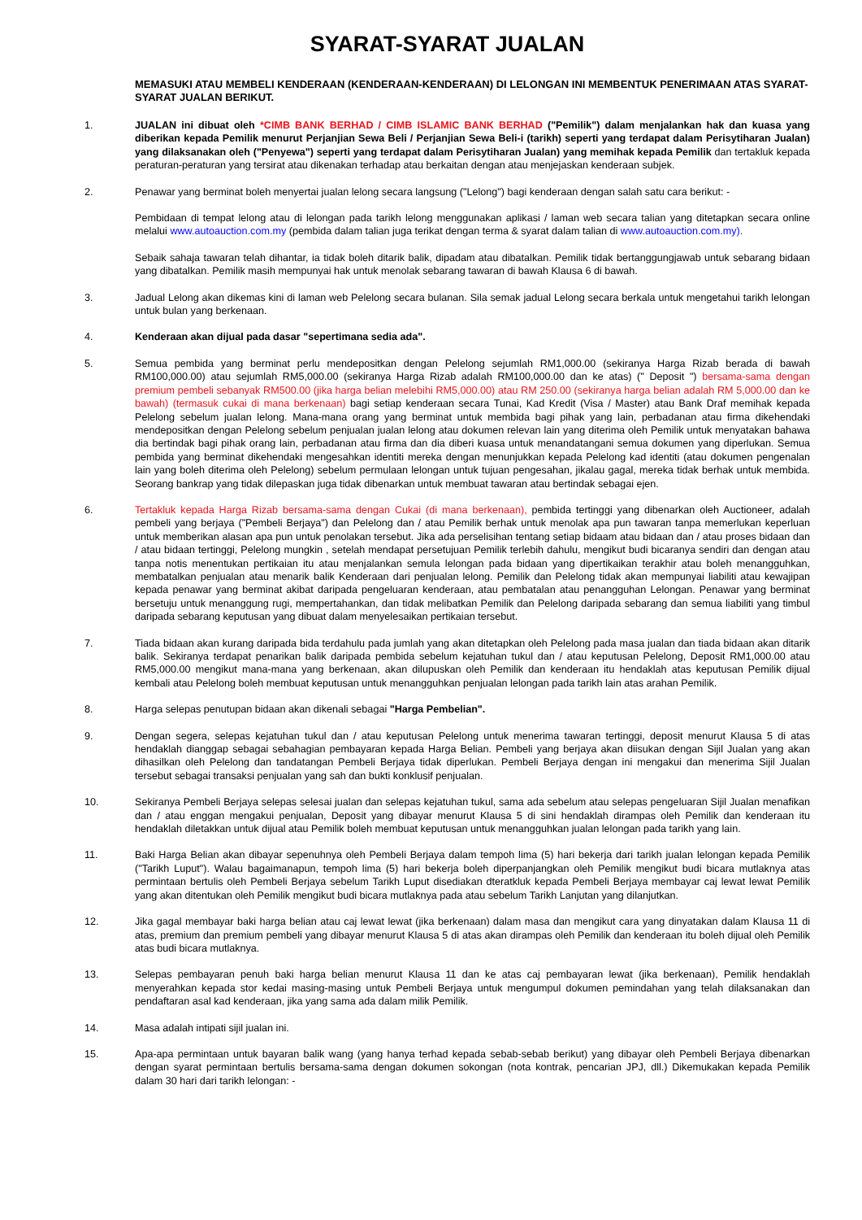SYARAT-SYARAT JUALAN
MEMASUKI ATAU MEMBELI KENDERAAN (KENDERAAN-KENDERAAN) DI LELONGAN INI MEMBENTUK PENERIMAAN ATAS SYARAT-SYARAT JUALAN BERIKUT.
1. JUALAN ini dibuat oleh *CIMB BANK BERHAD / CIMB ISLAMIC BANK BERHAD ("Pemilik") dalam menjalankan hak dan kuasa yang diberikan kepada Pemilik menurut Perjanjian Sewa Beli / Perjanjian Sewa Beli-i (tarikh) seperti yang terdapat dalam Perisytiharan Jualan) yang dilaksanakan oleh ("Penyewa") seperti yang terdapat dalam Perisytiharan Jualan) yang memihak kepada Pemilik dan tertakluk kepada peraturan-peraturan yang tersirat atau dikenakan terhadap atau berkaitan dengan atau menjejaskan kenderaan subjek.
2. Penawar yang berminat boleh menyertai jualan lelong secara langsung ("Lelong") bagi kenderaan dengan salah satu cara berikut: -
Pembidaan di tempat lelong atau di lelongan pada tarikh lelong menggunakan aplikasi / laman web secara talian yang ditetapkan secara online melalui www.autoauction.com.my (pembida dalam talian juga terikat dengan terma & syarat dalam talian di www.autoauction.com.my).
Sebaik sahaja tawaran telah dihantar, ia tidak boleh ditarik balik, dipadam atau dibatalkan. Pemilik tidak bertanggungjawab untuk sebarang bidaan yang dibatalkan. Pemilik masih mempunyai hak untuk menolak sebarang tawaran di bawah Klausa 6 di bawah.
3. Jadual Lelong akan dikemas kini di laman web Pelelong secara bulanan. Sila semak jadual Lelong secara berkala untuk mengetahui tarikh lelongan untuk bulan yang berkenaan.
4. Kenderaan akan dijual pada dasar "sepertimana sedia ada".
5. Semua pembida yang berminat perlu mendepositkan dengan Pelelong sejumlah RM1,000.00 (sekiranya Harga Rizab berada di bawah RM100,000.00) atau sejumlah RM5,000.00 (sekiranya Harga Rizab adalah RM100,000.00 dan ke atas) (" Deposit ") bersama-sama dengan premium pembeli sebanyak RM500.00 (jika harga belian melebihi RM5,000.00) atau RM 250.00 (sekiranya harga belian adalah RM 5,000.00 dan ke bawah) (termasuk cukai di mana berkenaan) bagi setiap kenderaan secara Tunai, Kad Kredit (Visa / Master) atau Bank Draf memihak kepada Pelelong sebelum jualan lelong. Mana-mana orang yang berminat untuk membida bagi pihak yang lain, perbadanan atau firma dikehendaki mendepositkan dengan Pelelong sebelum penjualan jualan lelong atau dokumen relevan lain yang diterima oleh Pemilik untuk menyatakan bahawa dia bertindak bagi pihak orang lain, perbadanan atau firma dan dia diberi kuasa untuk menandatangani semua dokumen yang diperlukan. Semua pembida yang berminat dikehendaki mengesahkan identiti mereka dengan menunjukkan kepada Pelelong kad identiti (atau dokumen pengenalan lain yang boleh diterima oleh Pelelong) sebelum permulaan lelongan untuk tujuan pengesahan, jikalau gagal, mereka tidak berhak untuk membida. Seorang bankrap yang tidak dilepaskan juga tidak dibenarkan untuk membuat tawaran atau bertindak sebagai ejen.
6. Tertakluk kepada Harga Rizab bersama-sama dengan Cukai (di mana berkenaan), pembida tertinggi yang dibenarkan oleh Auctioneer, adalah pembeli yang berjaya ("Pembeli Berjaya") dan Pelelong dan / atau Pemilik berhak untuk menolak apa pun tawaran tanpa memerlukan keperluan untuk memberikan alasan apa pun untuk penolakan tersebut. Jika ada perselisihan tentang setiap bidaam atau bidaan dan / atau proses bidaan dan / atau bidaan tertinggi, Pelelong mungkin , setelah mendapat persetujuan Pemilik terlebih dahulu, mengikut budi bicaranya sendiri dan dengan atau tanpa notis menentukan pertikaian itu atau menjalankan semula lelongan pada bidaan yang dipertikaikan terakhir atau boleh menangguhkan, membatalkan penjualan atau menarik balik Kenderaan dari penjualan lelong. Pemilik dan Pelelong tidak akan mempunyai liabiliti atau kewajipan kepada penawar yang berminat akibat daripada pengeluaran kenderaan, atau pembatalan atau penangguhan Lelongan. Penawar yang berminat bersetuju untuk menanggung rugi, mempertahankan, dan tidak melibatkan Pemilik dan Pelelong daripada sebarang dan semua liabiliti yang timbul daripada sebarang keputusan yang dibuat dalam menyelesaikan pertikaian tersebut.
7. Tiada bidaan akan kurang daripada bida terdahulu pada jumlah yang akan ditetapkan oleh Pelelong pada masa jualan dan tiada bidaan akan ditarik balik. Sekiranya terdapat penarikan balik daripada pembida sebelum kejatuhan tukul dan / atau keputusan Pelelong, Deposit RM1,000.00 atau RM5,000.00 mengikut mana-mana yang berkenaan, akan dilupuskan oleh Pemilik dan kenderaan itu hendaklah atas keputusan Pemilik dijual kembali atau Pelelong boleh membuat keputusan untuk menangguhkan penjualan lelongan pada tarikh lain atas arahan Pemilik.
8. Harga selepas penutupan bidaan akan dikenali sebagai "Harga Pembelian".
9. Dengan segera, selepas kejatuhan tukul dan / atau keputusan Pelelong untuk menerima tawaran tertinggi, deposit menurut Klausa 5 di atas hendaklah dianggap sebagai sebahagian pembayaran kepada Harga Belian. Pembeli yang berjaya akan diisukan dengan Sijil Jualan yang akan dihasilkan oleh Pelelong dan tandatangan Pembeli Berjaya tidak diperlukan. Pembeli Berjaya dengan ini mengakui dan menerima Sijil Jualan tersebut sebagai transaksi penjualan yang sah dan bukti konklusif penjualan.
10. Sekiranya Pembeli Berjaya selepas selesai jualan dan selepas kejatuhan tukul, sama ada sebelum atau selepas pengeluaran Sijil Jualan menafikan dan / atau enggan mengakui penjualan, Deposit yang dibayar menurut Klausa 5 di sini hendaklah dirampas oleh Pemilik dan kenderaan itu hendaklah diletakkan untuk dijual atau Pemilik boleh membuat keputusan untuk menangguhkan jualan lelongan pada tarikh yang lain.
11. Baki Harga Belian akan dibayar sepenuhnya oleh Pembeli Berjaya dalam tempoh lima (5) hari bekerja dari tarikh jualan lelongan kepada Pemilik ("Tarikh Luput"). Walau bagaimanapun, tempoh lima (5) hari bekerja boleh diperpanjangkan oleh Pemilik mengikut budi bicara mutlaknya atas permintaan bertulis oleh Pembeli Berjaya sebelum Tarikh Luput disediakan dteratkluk kepada Pembeli Berjaya membayar caj lewat lewat Pemilik yang akan ditentukan oleh Pemilik mengikut budi bicara mutlaknya pada atau sebelum Tarikh Lanjutan yang dilanjutkan.
12. Jika gagal membayar baki harga belian atau caj lewat lewat (jika berkenaan) dalam masa dan mengikut cara yang dinyatakan dalam Klausa 11 di atas, premium dan premium pembeli yang dibayar menurut Klausa 5 di atas akan dirampas oleh Pemilik dan kenderaan itu boleh dijual oleh Pemilik atas budi bicara mutlaknya.
13. Selepas pembayaran penuh baki harga belian menurut Klausa 11 dan ke atas caj pembayaran lewat (jika berkenaan), Pemilik hendaklah menyerahkan kepada stor kedai masing-masing untuk Pembeli Berjaya untuk mengumpul dokumen pemindahan yang telah dilaksanakan dan pendaftaran asal kad kenderaan, jika yang sama ada dalam milik Pemilik.
14. Masa adalah intipati sijil jualan ini.
15. Apa-apa permintaan untuk bayaran balik wang (yang hanya terhad kepada sebab-sebab berikut) yang dibayar oleh Pembeli Berjaya dibenarkan dengan syarat permintaan bertulis bersama-sama dengan dokumen sokongan (nota kontrak, pencarian JPJ, dll.) Dikemukakan kepada Pemilik dalam 30 hari dari tarikh lelongan: -